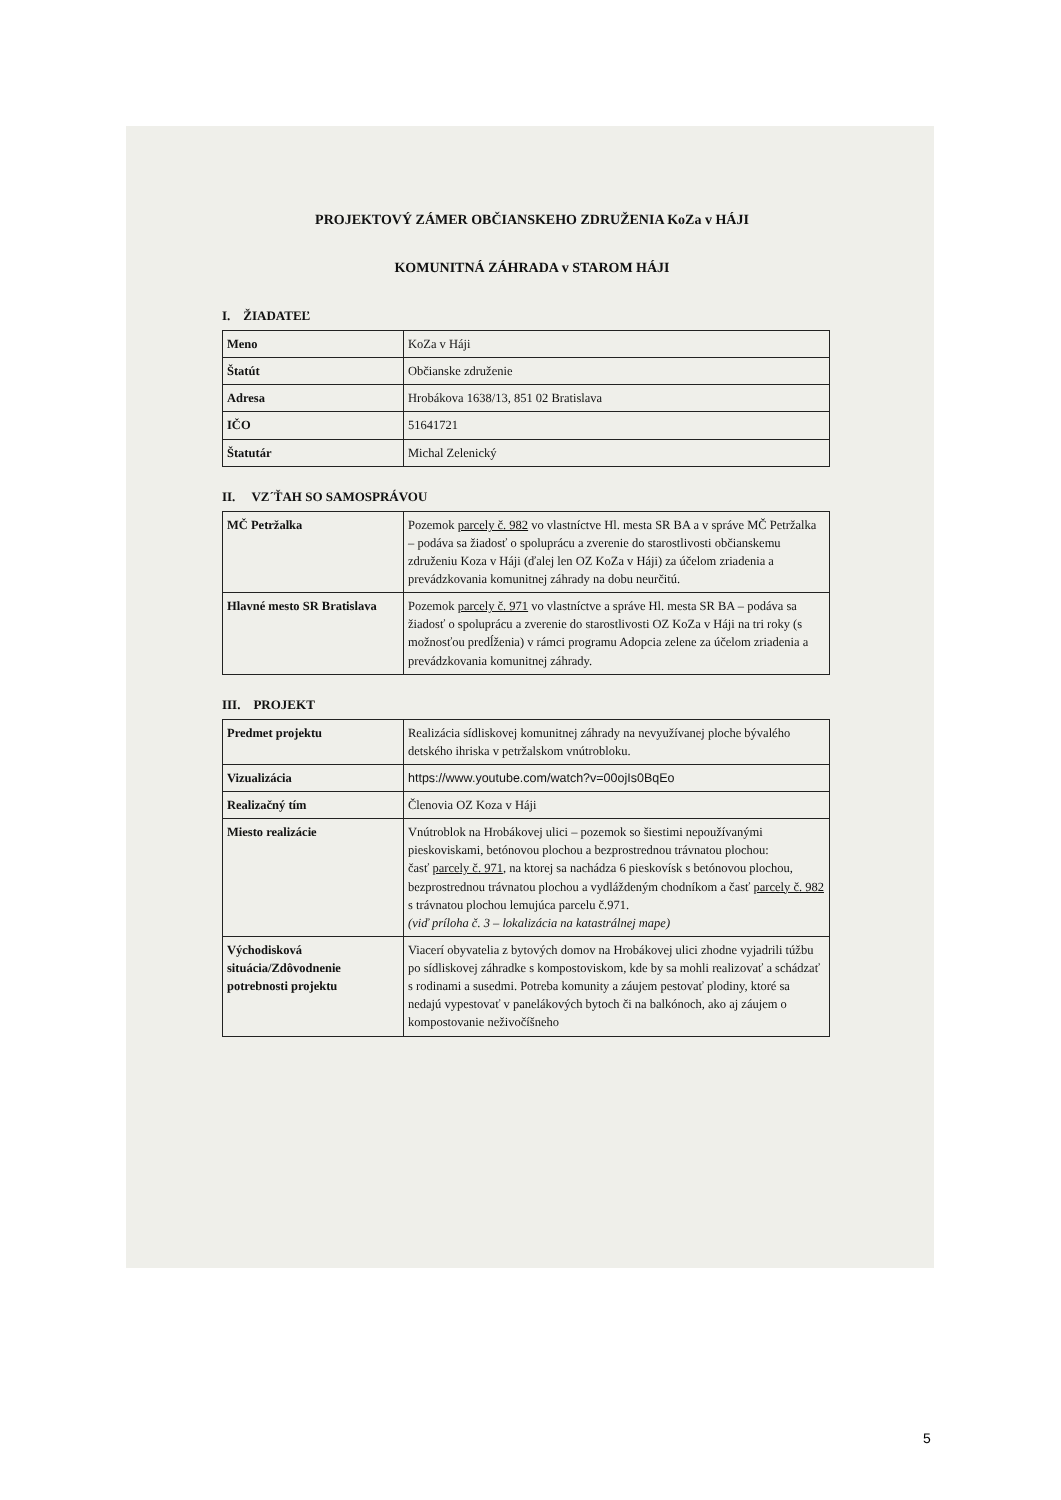PROJEKTOVÝ ZÁMER OBČIANSKEHO ZDRUŽENIA KoZa v HÁJI
KOMUNITNÁ ZÁHRADA v STAROM HÁJI
I. ŽIADATEĽ
| Meno | KoZa v Háji |
| Štatút | Občianske združenie |
| Adresa | Hrobákova 1638/13, 851 02 Bratislava |
| IČO | 51641721 |
| Štatutár | Michal Zelenický |
II. VZ´ŤAH SO SAMOSPRÁVOU
| MČ Petržalka | Pozemok parcely č. 982 vo vlastníctve Hl. mesta SR BA a v správe MČ Petržalka – podáva sa žiadosť o spoluprácu a zverenie do starostlivosti občianskemu združeniu Koza v Háji (ďalej len OZ KoZa v Háji) za účelom zriadenia a prevádzkovania komunitnej záhrady na dobu neurčitú. |
| Hlavné mesto SR Bratislava | Pozemok parcely č. 971 vo vlastníctve a správe Hl. mesta SR BA – podáva sa žiadosť o spoluprácu a zverenie do starostlivosti OZ KoZa v Háji na tri roky (s možnosťou predĺženia) v rámci programu Adopcia zelene za účelom zriadenia a prevádzkovania komunitnej záhrady. |
III. PROJEKT
| Predmet projektu | Realizácia sídliskovej komunitnej záhrady na nevyužívanej ploche bývalého detského ihriska v petržalskom vnútrobloku. |
| Vizualizácia | https://www.youtube.com/watch?v=00ojIs0BqEo |
| Realizačný tím | Členovia OZ Koza v Háji |
| Miesto realizácie | Vnútroblok na Hrobákovej ulici – pozemok so šiestimi nepoužívanými pieskoviskami, betónovou plochou a bezprostrednou trávnatou plochou: časť parcely č. 971 , na ktorej sa nachádza 6 pieskovísk s betónovou plochou, bezprostrednou trávnatou plochou a vydláždeným chodníkom a časť parcely č. 982 s trávnatou plochou lemujúca parcelu č.971. (viď príloha č. 3 – lokalizácia na katastrálnej mape) |
| Východisková situácia/Zdôvodnenie potrebnosti projektu | Viacerí obyvatelia z bytových domov na Hrobákovej ulici zhodne vyjadrili túžbu po sídliskovej záhradke s kompostoviskom, kde by sa mohli realizovať a schádzať s rodinami a susedmi. Potreba komunity a záujem pestovať plodiny, ktoré sa nedajú vypestovať v panelákových bytoch či na balkónoch, ako aj záujem o kompostovanie neživočíšneho |
5